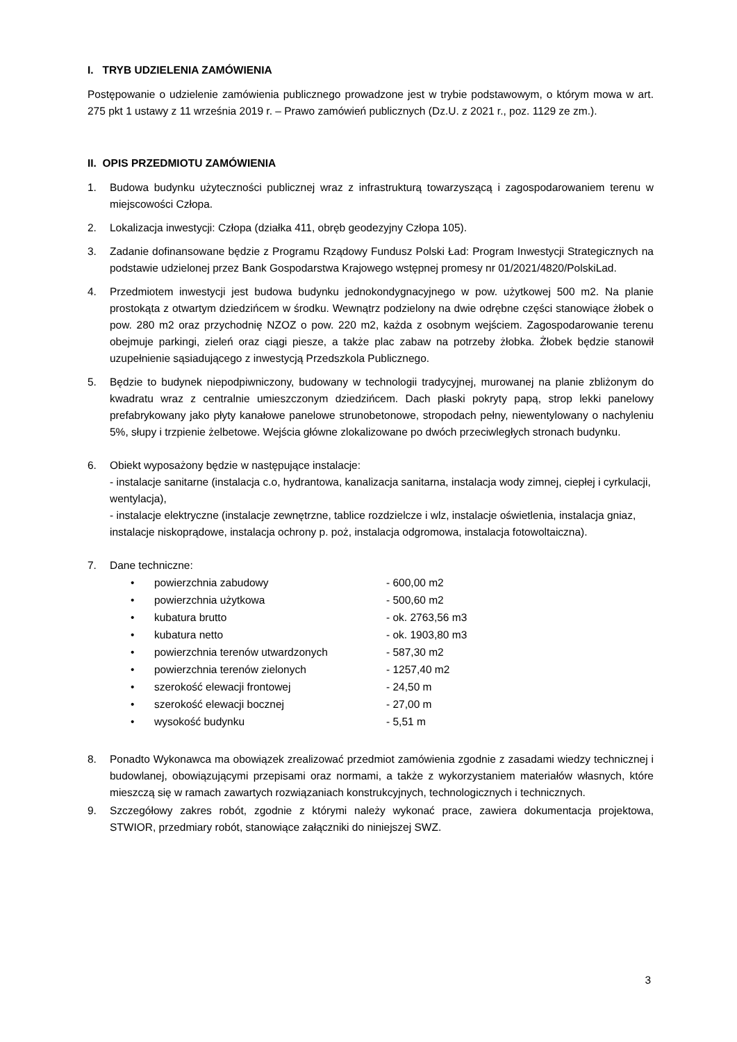I. TRYB UDZIELENIA ZAMÓWIENIA
Postępowanie o udzielenie zamówienia publicznego prowadzone jest w trybie podstawowym, o którym mowa w art. 275 pkt 1 ustawy z 11 września 2019 r. – Prawo zamówień publicznych (Dz.U. z 2021 r., poz. 1129 ze zm.).
II. OPIS PRZEDMIOTU ZAMÓWIENIA
1. Budowa budynku użyteczności publicznej wraz z infrastrukturą towarzyszącą i zagospodarowaniem terenu w miejscowości Człopa.
2. Lokalizacja inwestycji: Człopa (działka 411, obręb geodezyjny Człopa 105).
3. Zadanie dofinansowane będzie z Programu Rządowy Fundusz Polski Ład: Program Inwestycji Strategicznych na podstawie udzielonej przez Bank Gospodarstwa Krajowego wstępnej promesy nr 01/2021/4820/PolskiLad.
4. Przedmiotem inwestycji jest budowa budynku jednokondygnacyjnego w pow. użytkowej 500 m2. Na planie prostokąta z otwartym dziedzińcem w środku. Wewnątrz podzielony na dwie odrębne części stanowiące żłobek o pow. 280 m2 oraz przychodnię NZOZ o pow. 220 m2, każda z osobnym wejściem. Zagospodarowanie terenu obejmuje parkingi, zieleń oraz ciągi piesze, a także plac zabaw na potrzeby żłobka. Żłobek będzie stanowił uzupełnienie sąsiadującego z inwestycją Przedszkola Publicznego.
5. Będzie to budynek niepodpiwniczony, budowany w technologii tradycyjnej, murowanej na planie zbliżonym do kwadratu wraz z centralnie umieszczonym dziedzińcem. Dach płaski pokryty papą, strop lekki panelowy prefabrykowany jako płyty kanałowe panelowe strunobetonowe, stropodach pełny, niewentylowany o nachyleniu 5%, słupy i trzpienie żelbetowe. Wejścia główne zlokalizowane po dwóch przeciwległych stronach budynku.
6. Obiekt wyposażony będzie w następujące instalacje:
- instalacje sanitarne (instalacja c.o, hydrantowa, kanalizacja sanitarna, instalacja wody zimnej, ciepłej i cyrkulacji, wentylacja),
- instalacje elektryczne (instalacje zewnętrzne, tablice rozdzielcze i wlz, instalacje oświetlenia, instalacja gniaz, instalacje niskoprądowe, instalacja ochrony p. poż, instalacja odgromowa, instalacja fotowoltaiczna).
7. Dane techniczne:
• powierzchnia zabudowy - 600,00 m2
• powierzchnia użytkowa - 500,60 m2
• kubatura brutto - ok. 2763,56 m3
• kubatura netto - ok. 1903,80 m3
• powierzchnia terenów utwardzonych - 587,30 m2
• powierzchnia terenów zielonych - 1257,40 m2
• szerokość elewacji frontowej - 24,50 m
• szerokość elewacji bocznej - 27,00 m
• wysokość budynku - 5,51 m
8. Ponadto Wykonawca ma obowiązek zrealizować przedmiot zamówienia zgodnie z zasadami wiedzy technicznej i budowlanej, obowiązującymi przepisami oraz normami, a także z wykorzystaniem materiałów własnych, które mieszczą się w ramach zawartych rozwiązaniach konstrukcyjnych, technologicznych i technicznych.
9. Szczegółowy zakres robót, zgodnie z którymi należy wykonać prace, zawiera dokumentacja projektowa, STWIOR, przedmiary robót, stanowiące załączniki do niniejszej SWZ.
3